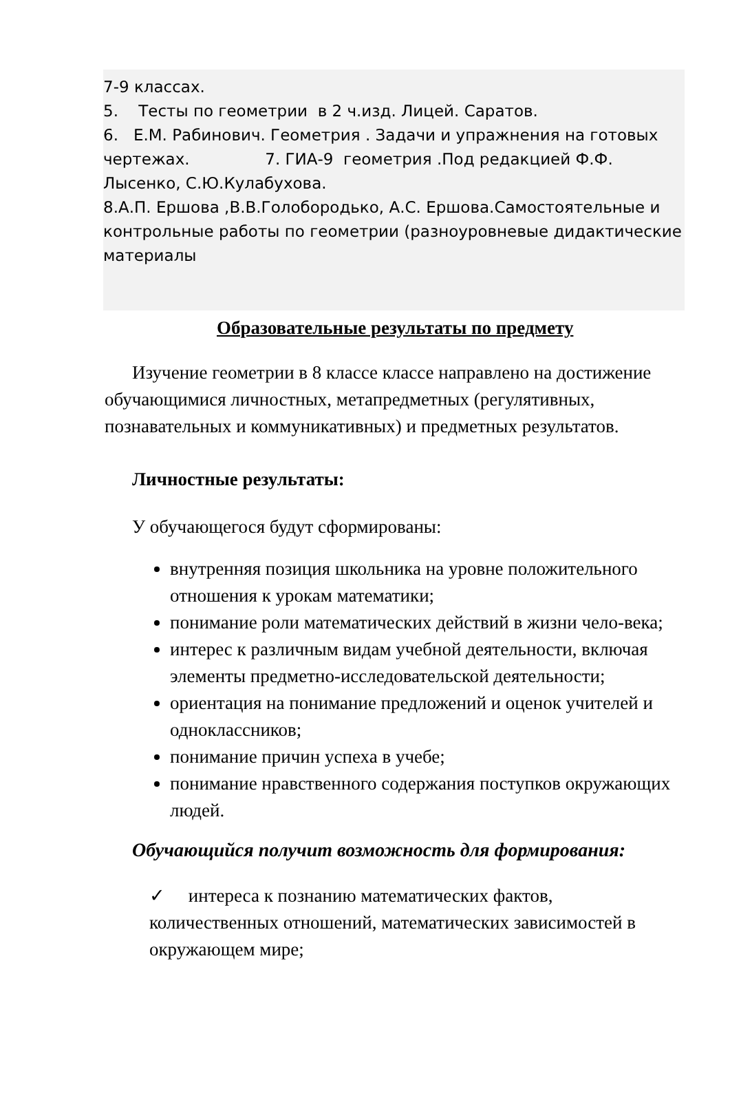7-9 классах.
5. Тесты по геометрии в 2 ч.изд. Лицей. Саратов.
6. Е.М. Рабинович. Геометрия . Задачи и упражнения на готовых чертежах. 7. ГИА-9 геометрия .Под редакцией Ф.Ф. Лысенко, С.Ю.Кулабухова.
8.А.П. Ершова ,В.В.Голобородько, А.С. Ершова.Самостоятельные и контрольные работы по геометрии (разноуровневые дидактические материалы
Образовательные результаты по предмету
Изучение геометрии в 8 классе классе направлено на достижение обучающимися личностных, метапредметных (регулятивных, познавательных и коммуникативных) и предметных результатов.
Личностные результаты:
У обучающегося будут сформированы:
внутренняя позиция школьника на уровне положительного отношения к урокам математики;
понимание роли математических действий в жизни чело-века;
интерес к различным видам учебной деятельности, включая элементы предметно-исследовательской деятельности;
ориентация на понимание предложений и оценок учителей и одноклассников;
понимание причин успеха в учебе;
понимание нравственного содержания поступков окружающих людей.
Обучающийся получит возможность для формирования:
✓ интереса к познанию математических фактов, количественных отношений, математических зависимостей в окружающем мире;